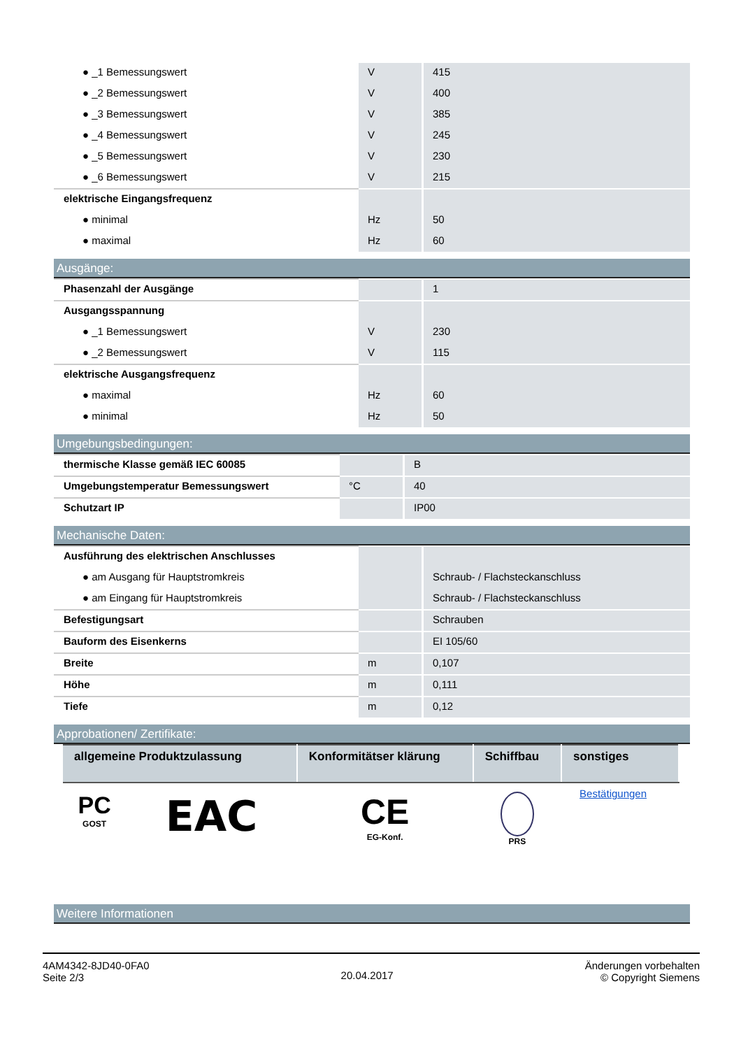| ● _1 Bemessungswert | V | 415 |
| ● _2 Bemessungswert | V | 400 |
| ● _3 Bemessungswert | V | 385 |
| ● _4 Bemessungswert | V | 245 |
| ● _5 Bemessungswert | V | 230 |
| ● _6 Bemessungswert | V | 215 |
| elektrische Eingangsfrequenz | | |
| ● minimal | Hz | 50 |
| ● maximal | Hz | 60 |
Ausgänge:
| Phasenzahl der Ausgänge | | 1 |
| Ausgangsspannung | | |
| ● _1 Bemessungswert | V | 230 |
| ● _2 Bemessungswert | V | 115 |
| elektrische Ausgangsfrequenz | | |
| ● maximal | Hz | 60 |
| ● minimal | Hz | 50 |
Umgebungsbedingungen:
| thermische Klasse gemäß IEC 60085 | | B |
| Umgebungstemperatur Bemessungswert | °C | 40 |
| Schutzart IP | | IP00 |
Mechanische Daten:
| Ausführung des elektrischen Anschlusses | | |
| ● am Ausgang für Hauptstromkreis | | Schraub- / Flachsteckanschluss |
| ● am Eingang für Hauptstromkreis | | Schraub- / Flachsteckanschluss |
| Befestigungsart | | Schrauben |
| Bauform des Eisenkerns | | EI 105/60 |
| Breite | m | 0,107 |
| Höhe | m | 0,111 |
| Tiefe | m | 0,12 |
Approbationen/ Zertifikate:
| allgemeine Produktzulassung | | Konformitätser klärung | Schiffbau | sonstiges |
| --- | --- | --- | --- | --- |
| PC GOST | EAC | CE EG-Konf. | PRS | Bestätigungen |
Weitere Informationen
4AM4342-8JD40-0FA0
Seite 2/3
20.04.2017
Änderungen vorbehalten
© Copyright Siemens